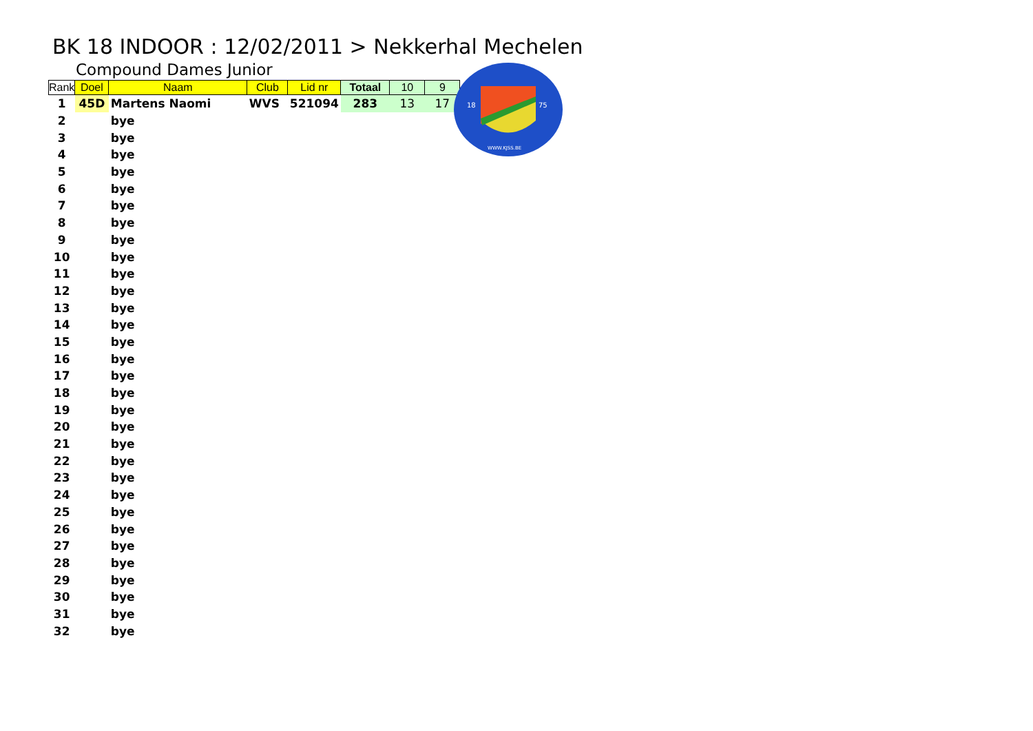BK 18 INDOOR : 12/02/2011 > Nekkerhal Mechelen
Compound Dames Junior
| Rank | Doel | Naam | Club | Lid nr | Totaal | 10 | 9 |
| --- | --- | --- | --- | --- | --- | --- | --- |
| 1 | 45D | Martens Naomi | WVS | 521094 | 283 | 13 | 17 |
| 2 | | bye | | | | | |
| 3 | | bye | | | | | |
| 4 | | bye | | | | | |
| 5 | | bye | | | | | |
| 6 | | bye | | | | | |
| 7 | | bye | | | | | |
| 8 | | bye | | | | | |
| 9 | | bye | | | | | |
| 10 | | bye | | | | | |
| 11 | | bye | | | | | |
| 12 | | bye | | | | | |
| 13 | | bye | | | | | |
| 14 | | bye | | | | | |
| 15 | | bye | | | | | |
| 16 | | bye | | | | | |
| 17 | | bye | | | | | |
| 18 | | bye | | | | | |
| 19 | | bye | | | | | |
| 20 | | bye | | | | | |
| 21 | | bye | | | | | |
| 22 | | bye | | | | | |
| 23 | | bye | | | | | |
| 24 | | bye | | | | | |
| 25 | | bye | | | | | |
| 26 | | bye | | | | | |
| 27 | | bye | | | | | |
| 28 | | bye | | | | | |
| 29 | | bye | | | | | |
| 30 | | bye | | | | | |
| 31 | | bye | | | | | |
| 32 | | bye | | | | | |
18
75
WWW.KJSS.BE